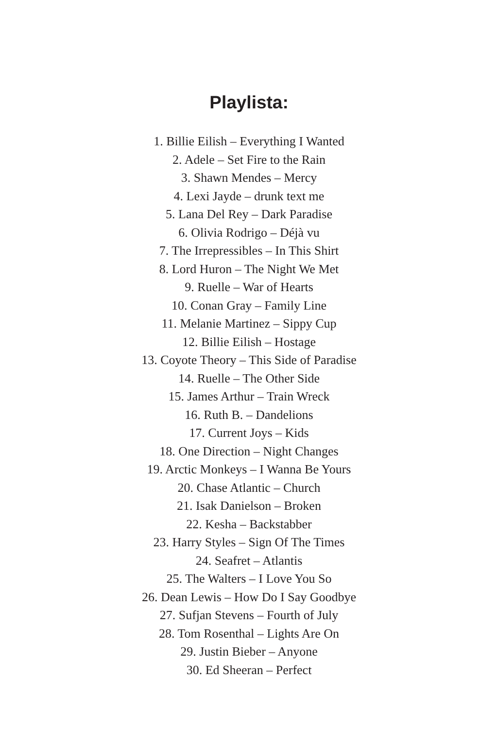Playlista:
1. Billie Eilish – Everything I Wanted
2. Adele – Set Fire to the Rain
3. Shawn Mendes – Mercy
4. Lexi Jayde – drunk text me
5. Lana Del Rey – Dark Paradise
6. Olivia Rodrigo – Déjà vu
7. The Irrepressibles – In This Shirt
8. Lord Huron – The Night We Met
9. Ruelle – War of Hearts
10. Conan Gray – Family Line
11. Melanie Martinez – Sippy Cup
12. Billie Eilish – Hostage
13. Coyote Theory – This Side of Paradise
14. Ruelle – The Other Side
15. James Arthur – Train Wreck
16. Ruth B. – Dandelions
17. Current Joys – Kids
18. One Direction – Night Changes
19. Arctic Monkeys – I Wanna Be Yours
20. Chase Atlantic – Church
21. Isak Danielson – Broken
22. Kesha – Backstabber
23. Harry Styles – Sign Of The Times
24. Seafret – Atlantis
25. The Walters – I Love You So
26. Dean Lewis – How Do I Say Goodbye
27. Sufjan Stevens – Fourth of July
28. Tom Rosenthal – Lights Are On
29. Justin Bieber – Anyone
30. Ed Sheeran – Perfect